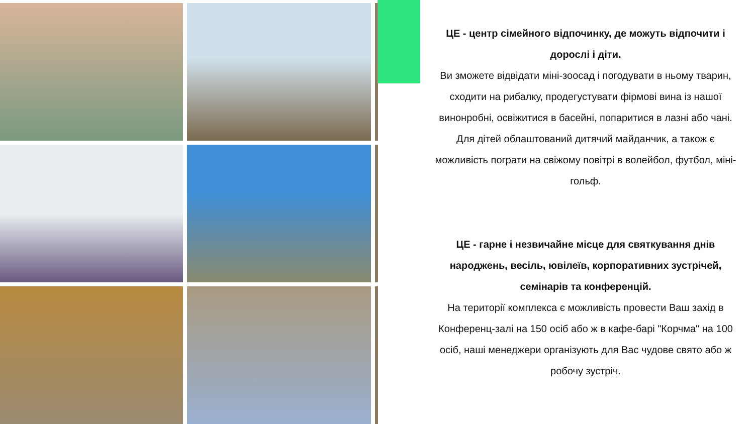ЦЕ - центр сімейного відпочинку, де можуть відпочити і дорослі і діти.
Ви зможете відвідати міні-зоосад і погодувати в ньому тварин, сходити на рибалку, продегустувати фірмові вина із нашої винонробні, освіжитися в басейні, попаритися в лазні або чані. Для дітей облаштований дитячий майданчик, а також є можливість пограти на свіжому повітрі в волейбол, футбол, міні-гольф.
ЦЕ - гарне і незвичайне місце для святкування днів народжень, весіль, ювілеїв, корпоративних зустрічей, семінарів та конференцій.
На території комплекса є можливість провести Ваш захід в Конференц-залі на 150 осіб або ж в кафе-барі "Корчма" на 100 осіб, наші менеджери організують для Вас чудове свято або ж робочу зустріч.